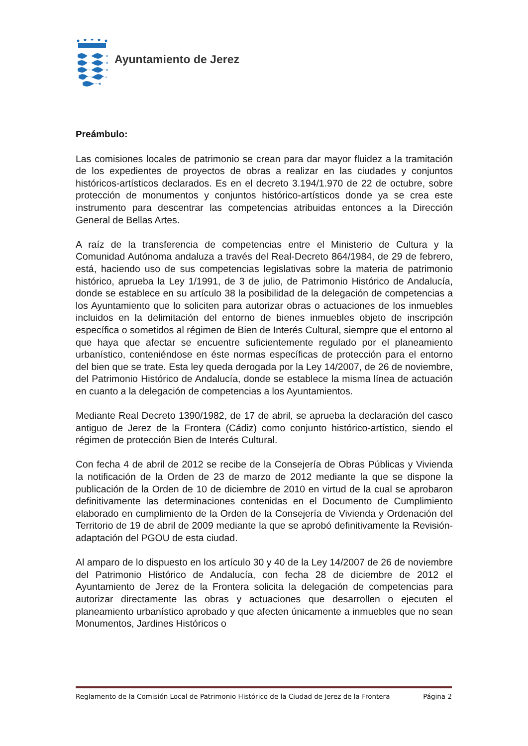Ayuntamiento de Jerez
Preámbulo:
Las comisiones locales de patrimonio se crean para dar mayor fluidez a la tramitación de los expedientes de proyectos de obras a realizar en las ciudades y conjuntos históricos-artísticos declarados. Es en el decreto 3.194/1.970 de 22 de octubre, sobre protección de monumentos y conjuntos histórico-artísticos donde ya se crea este instrumento para descentrar las competencias atribuidas entonces a la Dirección General de Bellas Artes.
A raíz de la transferencia de competencias entre el Ministerio de Cultura y la Comunidad Autónoma andaluza a través del Real-Decreto 864/1984, de 29 de febrero, está, haciendo uso de sus competencias legislativas sobre la materia de patrimonio histórico, aprueba la Ley 1/1991, de 3 de julio, de Patrimonio Histórico de Andalucía, donde se establece en su artículo 38 la posibilidad de la delegación de competencias a los Ayuntamiento que lo soliciten para autorizar obras o actuaciones de los inmuebles incluidos en la delimitación del entorno de bienes inmuebles objeto de inscripción específica o sometidos al régimen de Bien de Interés Cultural, siempre que el entorno al que haya que afectar se encuentre suficientemente regulado por el planeamiento urbanístico, conteniéndose en éste normas específicas de protección para el entorno del bien que se trate. Esta ley queda derogada por la Ley 14/2007, de 26 de noviembre, del Patrimonio Histórico de Andalucía, donde se establece la misma línea de actuación en cuanto a la delegación de competencias a los Ayuntamientos.
Mediante Real Decreto 1390/1982, de 17 de abril, se aprueba la declaración del casco antiguo de Jerez de la Frontera (Cádiz) como conjunto histórico-artístico, siendo el régimen de protección Bien de Interés Cultural.
Con fecha 4 de abril de 2012 se recibe de la Consejería de Obras Públicas y Vivienda la notificación de la Orden de 23 de marzo de 2012 mediante la que se dispone la publicación de la Orden de 10 de diciembre de 2010 en virtud de la cual se aprobaron definitivamente las determinaciones contenidas en el Documento de Cumplimiento elaborado en cumplimiento de la Orden de la Consejería de Vivienda y Ordenación del Territorio de 19 de abril de 2009 mediante la que se aprobó definitivamente la Revisión-adaptación del PGOU de esta ciudad.
Al amparo de lo dispuesto en los artículo 30 y 40 de la Ley 14/2007 de 26 de noviembre del Patrimonio Histórico de Andalucía, con fecha 28 de diciembre de 2012 el Ayuntamiento de Jerez de la Frontera solicita la delegación de competencias para autorizar directamente las obras y actuaciones que desarrollen o ejecuten el planeamiento urbanístico aprobado y que afecten únicamente a inmuebles que no sean Monumentos, Jardines Históricos o
Reglamento de la Comisión Local de Patrimonio Histórico de la Ciudad de Jerez de la Frontera Página 2